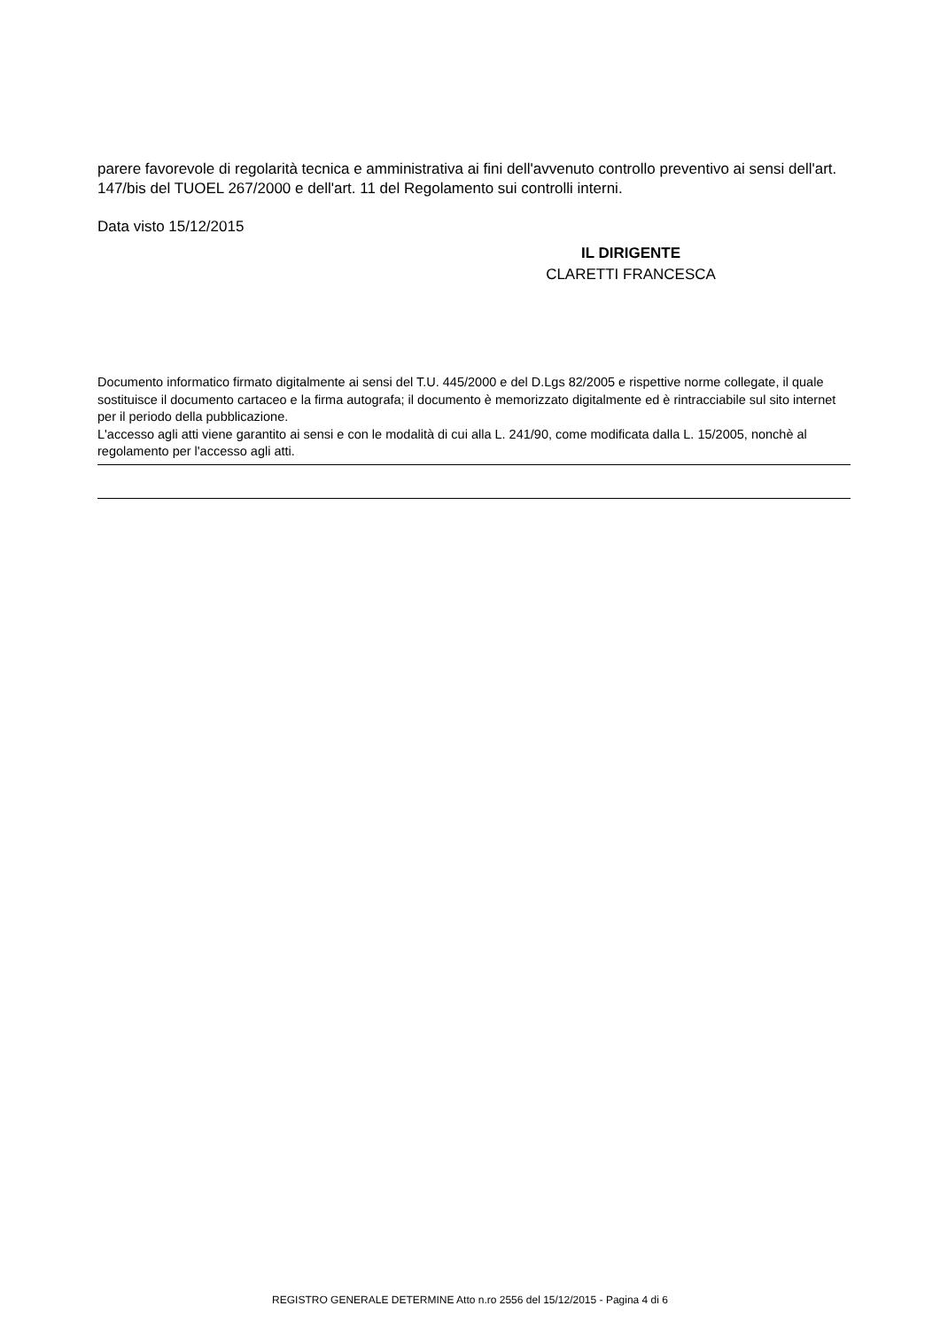parere favorevole di regolarità tecnica e amministrativa ai fini dell'avvenuto controllo preventivo ai sensi dell'art. 147/bis del TUOEL 267/2000 e dell'art. 11 del Regolamento sui controlli interni.
Data visto 15/12/2015
IL DIRIGENTE
CLARETTI FRANCESCA
Documento informatico firmato digitalmente ai sensi del T.U. 445/2000 e del D.Lgs 82/2005 e rispettive norme collegate, il quale sostituisce il documento cartaceo e la firma autografa; il documento è memorizzato digitalmente ed è rintracciabile sul sito internet per il periodo della pubblicazione.
L'accesso agli atti viene garantito ai sensi e con le modalità di cui alla L. 241/90, come modificata dalla L. 15/2005, nonchè al regolamento per l'accesso agli atti.
REGISTRO GENERALE DETERMINE Atto n.ro 2556 del 15/12/2015 - Pagina 4 di 6